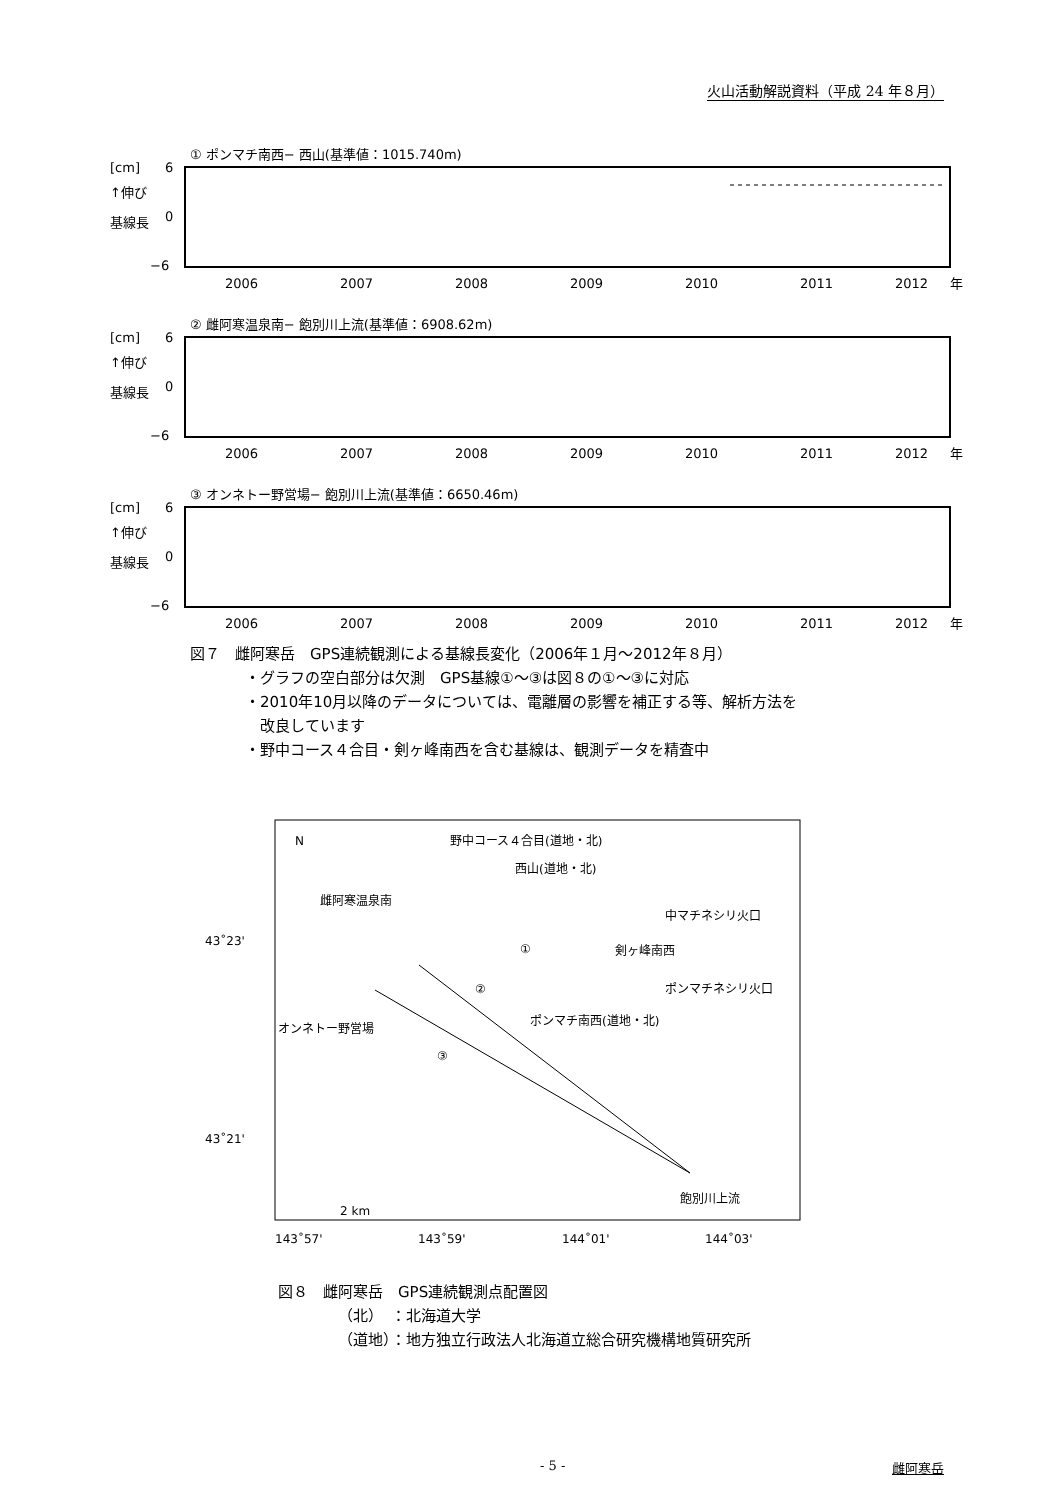火山活動解説資料（平成 24 年８月）
① ポンマチ南西− 西山(基準値：1015.740m)
[cm]
6
↑伸び
基線長
0
−6
2006
2007
2008
2009
2010
2011
2012
年
② 雌阿寒温泉南− 飽別川上流(基準値：6908.62m)
[cm]
6
↑伸び
基線長
0
−6
2006
2007
2008
2009
2010
2011
2012
年
③ オンネトー野営場− 飽別川上流(基準値：6650.46m)
[cm]
6
↑伸び
基線長
0
−6
2006
2007
2008
2009
2010
2011
2012
年
図７　雌阿寒岳　GPS連続観測による基線長変化（2006年１月～2012年８月）
・グラフの空白部分は欠測　GPS基線①～③は図８の①～③に対応
・2010年10月以降のデータについては、電離層の影響を補正する等、解析方法を
改良しています
・野中コース４合目・剣ヶ峰南西を含む基線は、観測データを精査中
N
野中コース４合目(道地・北)
西山(道地・北)
雌阿寒温泉南
中マチネシリ火口
剣ヶ峰南西
ポンマチネシリ火口
ポンマチ南西(道地・北)
オンネトー野営場
①
②
③
43˚23'
43˚21'
飽別川上流
2 km
143˚57'
143˚59'
144˚01'
144˚03'
図８　雌阿寒岳　GPS連続観測点配置図
（北）　：北海道大学
（道地）：地方独立行政法人北海道立総合研究機構地質研究所
- 5 - 雌阿寒岳